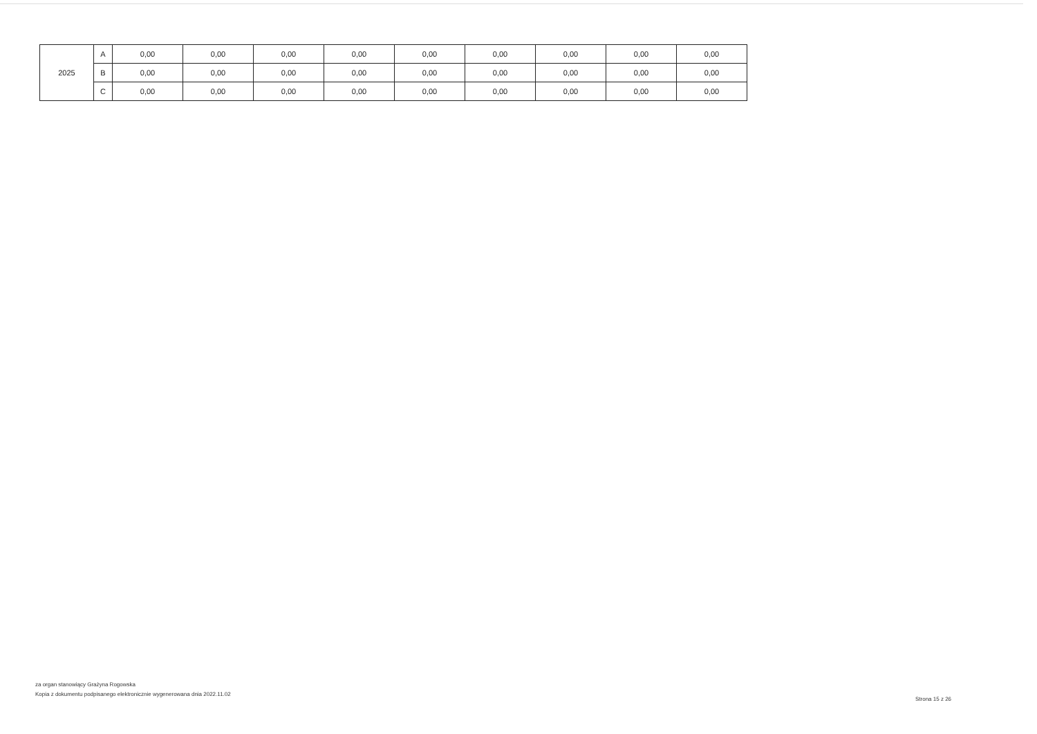| 2025 | A | 0,00 | 0,00 | 0,00 | 0,00 | 0,00 | 0,00 | 0,00 | 0,00 | 0,00 |
| | B | 0,00 | 0,00 | 0,00 | 0,00 | 0,00 | 0,00 | 0,00 | 0,00 | 0,00 |
| | C | 0,00 | 0,00 | 0,00 | 0,00 | 0,00 | 0,00 | 0,00 | 0,00 | 0,00 |
za organ stanowiący Grażyna Rogowska
Kopia z dokumentu podpisanego elektronicznie wygenerowana dnia 2022.11.02
Strona 15 z 26